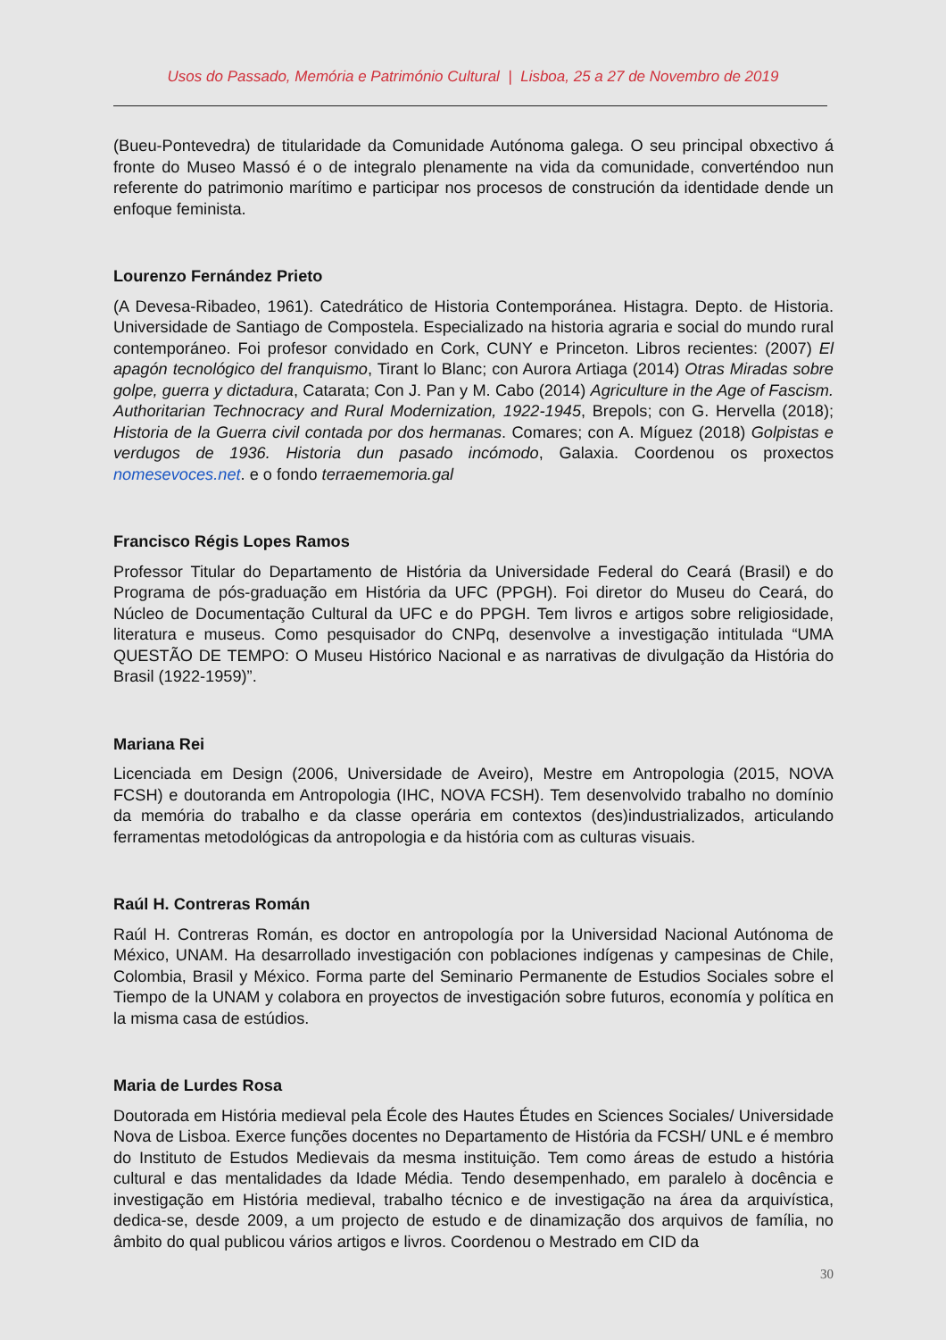Usos do Passado, Memória e Património Cultural | Lisboa, 25 a 27 de Novembro de 2019
(Bueu-Pontevedra) de titularidade da Comunidade Autónoma galega. O seu principal obxectivo á fronte do Museo Massó é o de integralo plenamente na vida da comunidade, converténdoo nun referente do patrimonio marítimo e participar nos procesos de construción da identidade dende un enfoque feminista.
Lourenzo Fernández Prieto
(A Devesa-Ribadeo, 1961). Catedrático de Historia Contemporánea. Histagra. Depto. de Historia. Universidade de Santiago de Compostela. Especializado na historia agraria e social do mundo rural contemporáneo. Foi profesor convidado en Cork, CUNY e Princeton. Libros recientes: (2007) El apagón tecnológico del franquismo, Tirant lo Blanc; con Aurora Artiaga (2014) Otras Miradas sobre golpe, guerra y dictadura, Catarata; Con J. Pan y M. Cabo (2014) Agriculture in the Age of Fascism. Authoritarian Technocracy and Rural Modernization, 1922-1945, Brepols; con G. Hervella (2018); Historia de la Guerra civil contada por dos hermanas. Comares; con A. Míguez (2018) Golpistas e verdugos de 1936. Historia dun pasado incómodo, Galaxia. Coordenou os proxectos nomesevoces.net. e o fondo terraememoria.gal
Francisco Régis Lopes Ramos
Professor Titular do Departamento de História da Universidade Federal do Ceará (Brasil) e do Programa de pós-graduação em História da UFC (PPGH). Foi diretor do Museu do Ceará, do Núcleo de Documentação Cultural da UFC e do PPGH. Tem livros e artigos sobre religiosidade, literatura e museus. Como pesquisador do CNPq, desenvolve a investigação intitulada “UMA QUESTÃO DE TEMPO: O Museu Histórico Nacional e as narrativas de divulgação da História do Brasil (1922-1959)”.
Mariana Rei
Licenciada em Design (2006, Universidade de Aveiro), Mestre em Antropologia (2015, NOVA FCSH) e doutoranda em Antropologia (IHC, NOVA FCSH). Tem desenvolvido trabalho no domínio da memória do trabalho e da classe operária em contextos (des)industrializados, articulando ferramentas metodológicas da antropologia e da história com as culturas visuais.
Raúl H. Contreras Román
Raúl H. Contreras Román, es doctor en antropología por la Universidad Nacional Autónoma de México, UNAM. Ha desarrollado investigación con poblaciones indígenas y campesinas de Chile, Colombia, Brasil y México. Forma parte del Seminario Permanente de Estudios Sociales sobre el Tiempo de la UNAM y colabora en proyectos de investigación sobre futuros, economía y política en la misma casa de estúdios.
Maria de Lurdes Rosa
Doutorada em História medieval pela École des Hautes Études en Sciences Sociales/ Universidade Nova de Lisboa. Exerce funções docentes no Departamento de História da FCSH/ UNL e é membro do Instituto de Estudos Medievais da mesma instituição. Tem como áreas de estudo a história cultural e das mentalidades da Idade Média. Tendo desempenhado, em paralelo à docência e investigação em História medieval, trabalho técnico e de investigação na área da arquivística, dedica-se, desde 2009, a um projecto de estudo e de dinamização dos arquivos de família, no âmbito do qual publicou vários artigos e livros. Coordenou o Mestrado em CID da
30